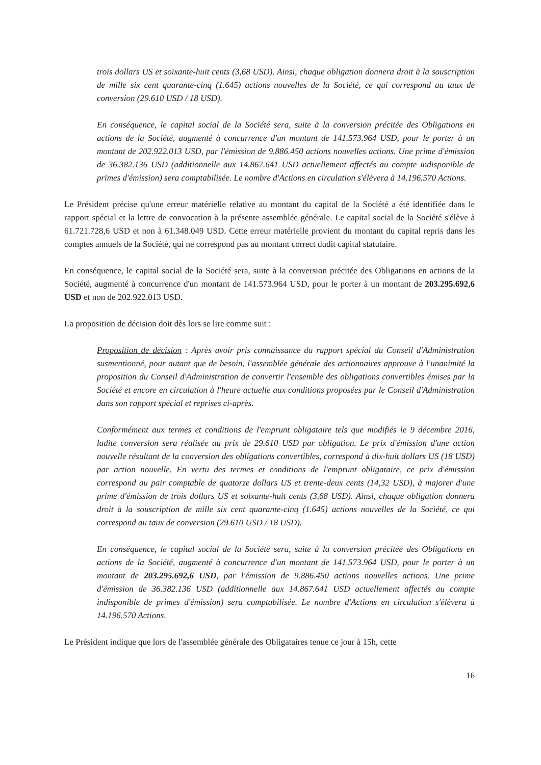trois dollars US et soixante-huit cents (3,68 USD). Ainsi, chaque obligation donnera droit à la souscription de mille six cent quarante-cinq (1.645) actions nouvelles de la Société, ce qui correspond au taux de conversion (29.610 USD / 18 USD).
En conséquence, le capital social de la Société sera, suite à la conversion précitée des Obligations en actions de la Société, augmenté à concurrence d'un montant de 141.573.964 USD, pour le porter à un montant de 202.922.013 USD, par l'émission de 9.886.450 actions nouvelles actions. Une prime d'émission de 36.382.136 USD (additionnelle aux 14.867.641 USD actuellement affectés au compte indisponible de primes d'émission) sera comptabilisée. Le nombre d'Actions en circulation s'élèvera à 14.196.570 Actions.
Le Président précise qu'une erreur matérielle relative au montant du capital de la Société a été identifiée dans le rapport spécial et la lettre de convocation à la présente assemblée générale. Le capital social de la Société s'élève à 61.721.728,6 USD et non à 61.348.049 USD. Cette erreur matérielle provient du montant du capital repris dans les comptes annuels de la Société, qui ne correspond pas au montant correct dudit capital statutaire.
En conséquence, le capital social de la Société sera, suite à la conversion précitée des Obligations en actions de la Société, augmenté à concurrence d'un montant de 141.573.964 USD, pour le porter à un montant de 203.295.692,6 USD et non de 202.922.013 USD.
La proposition de décision doit dès lors se lire comme suit :
Proposition de décision : Après avoir pris connaissance du rapport spécial du Conseil d'Administration susmentionné, pour autant que de besoin, l'assemblée générale des actionnaires approuve à l'unanimité la proposition du Conseil d'Administration de convertir l'ensemble des obligations convertibles émises par la Société et encore en circulation à l'heure actuelle aux conditions proposées par le Conseil d'Administration dans son rapport spécial et reprises ci-après.
Conformément aux termes et conditions de l'emprunt obligataire tels que modifiés le 9 décembre 2016, ladite conversion sera réalisée au prix de 29.610 USD par obligation. Le prix d'émission d'une action nouvelle résultant de la conversion des obligations convertibles, correspond à dix-huit dollars US (18 USD) par action nouvelle. En vertu des termes et conditions de l'emprunt obligataire, ce prix d'émission correspond au pair comptable de quatorze dollars US et trente-deux cents (14,32 USD), à majorer d'une prime d'émission de trois dollars US et soixante-huit cents (3,68 USD). Ainsi, chaque obligation donnera droit à la souscription de mille six cent quarante-cinq (1.645) actions nouvelles de la Société, ce qui correspond au taux de conversion (29.610 USD / 18 USD).
En conséquence, le capital social de la Société sera, suite à la conversion précitée des Obligations en actions de la Société, augmenté à concurrence d'un montant de 141.573.964 USD, pour le porter à un montant de 203.295.692,6 USD, par l'émission de 9.886.450 actions nouvelles actions. Une prime d'émission de 36.382.136 USD (additionnelle aux 14.867.641 USD actuellement affectés au compte indisponible de primes d'émission) sera comptabilisée. Le nombre d'Actions en circulation s'élèvera à 14.196.570 Actions.
Le Président indique que lors de l'assemblée générale des Obligataires tenue ce jour à 15h, cette
16